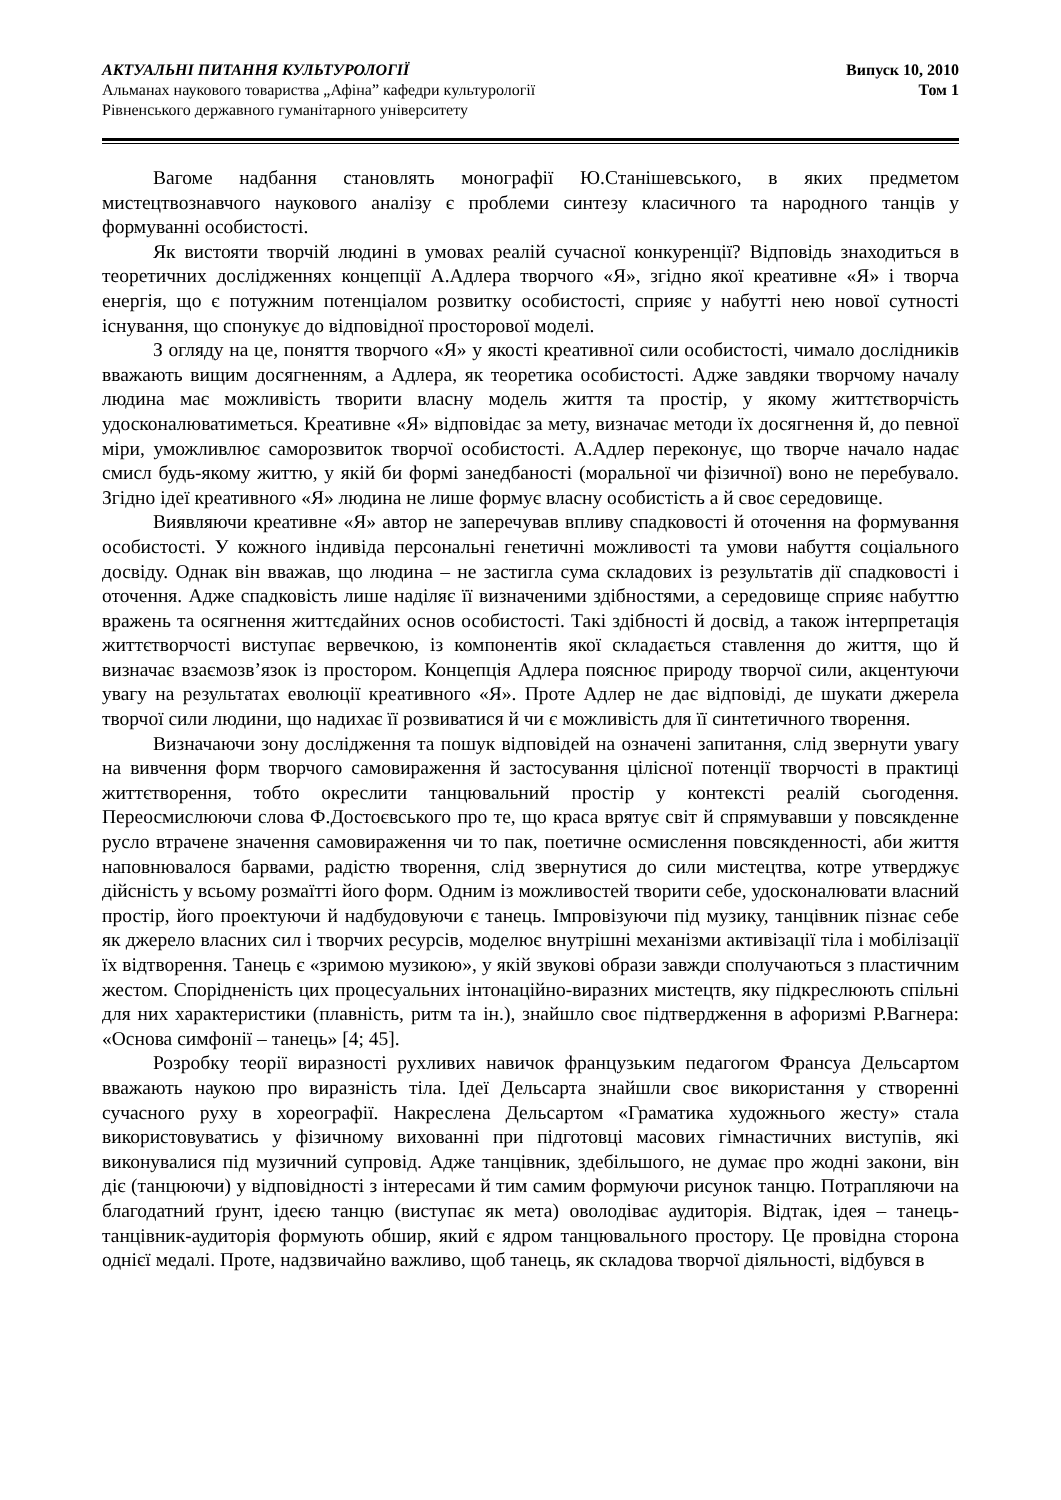АКТУАЛЬНІ ПИТАННЯ КУЛЬТУРОЛОГІЇ
Альманах наукового товариства „Афіна” кафедри культурології
Рівненського державного гуманітарного університету
Випуск 10, 2010
Том 1
Вагоме надбання становлять монографії Ю.Станішевського, в яких предметом мистецтвознавчого наукового аналізу є проблеми синтезу класичного та народного танців у формуванні особистості.
Як вистояти творчій людині в умовах реалій сучасної конкуренції? Відповідь знаходиться в теоретичних дослідженнях концепції А.Адлера творчого «Я», згідно якої креативне «Я» і творча енергія, що є потужним потенціалом розвитку особистості, сприяє у набутті нею нової сутності існування, що спонукує до відповідної просторової моделі.
З огляду на це, поняття творчого «Я» у якості креативної сили особистості, чимало дослідників вважають вищим досягненням, а Адлера, як теоретика особистості. Адже завдяки творчому началу людина має можливість творити власну модель життя та простір, у якому життєтворчість удосконалюватиметься. Креативне «Я» відповідає за мету, визначає методи їх досягнення й, до певної міри, уможливлює саморозвиток творчої особистості. А.Адлер переконує, що творче начало надає смисл будь-якому життю, у якій би формі занедбаності (моральної чи фізичної) воно не перебувало. Згідно ідеї креативного «Я» людина не лише формує власну особистість а й своє середовище.
Виявляючи креативне «Я» автор не заперечував впливу спадковості й оточення на формування особистості. У кожного індивіда персональні генетичні можливості та умови набуття соціального досвіду. Однак він вважав, що людина – не застигла сума складових із результатів дії спадковості і оточення. Адже спадковість лише наділяє її визначеними здібностями, а середовище сприяє набуттю вражень та осягнення життєдайних основ особистості. Такі здібності й досвід, а також інтерпретація життєтворчості виступає вервечкою, із компонентів якої складається ставлення до життя, що й визначає взаємозв’язок із простором. Концепція Адлера пояснює природу творчої сили, акцентуючи увагу на результатах еволюції креативного «Я». Проте Адлер не дає відповіді, де шукати джерела творчої сили людини, що надихає її розвиватися й чи є можливість для її синтетичного творення.
Визначаючи зону дослідження та пошук відповідей на означені запитання, слід звернути увагу на вивчення форм творчого самовираження й застосування цілісної потенції творчості в практиці життєтворення, тобто окреслити танцювальний простір у контексті реалій сьогодення. Переосмислюючи слова Ф.Достоєвського про те, що краса врятує світ й спрямувавши у повсякденне русло втрачене значення самовираження чи то пак, поетичне осмислення повсякденності, аби життя наповнювалося барвами, радістю творення, слід звернутися до сили мистецтва, котре утверджує дійсність у всьому розмаїтті його форм. Одним із можливостей творити себе, удосконалювати власний простір, його проектуючи й надбудовуючи є танець. Імпровізуючи під музику, танцівник пізнає себе як джерело власних сил і творчих ресурсів, моделює внутрішні механізми активізації тіла і мобілізації їх відтворення. Танець є «зримою музикою», у якій звукові образи завжди сполучаються з пластичним жестом. Спорідненість цих процесуальних інтонаційно-виразних мистецтв, яку підкреслюють спільні для них характеристики (плавність, ритм та ін.), знайшло своє підтвердження в афоризмі Р.Вагнера: «Основа симфонії – танець» [4; 45].
Розробку теорії виразності рухливих навичок французьким педагогом Франсуа Дельсартом вважають наукою про виразність тіла. Ідеї Дельсарта знайшли своє використання у створенні сучасного руху в хореографії. Накреслена Дельсартом «Граматика художнього жесту» стала використовуватись у фізичному вихованні при підготовці масових гімнастичних виступів, які виконувалися під музичний супровід. Адже танцівник, здебільшого, не думає про жодні закони, він діє (танцюючи) у відповідності з інтересами й тим самим формуючи рисунок танцю. Потрапляючи на благодатний ґрунт, ідеєю танцю (виступає як мета) оволодіває аудиторія. Відтак, ідея – танець-танцівник-аудиторія формують обшир, який є ядром танцювального простору. Це провідна сторона однієї медалі. Проте, надзвичайно важливо, щоб танець, як складова творчої діяльності, відбувся в